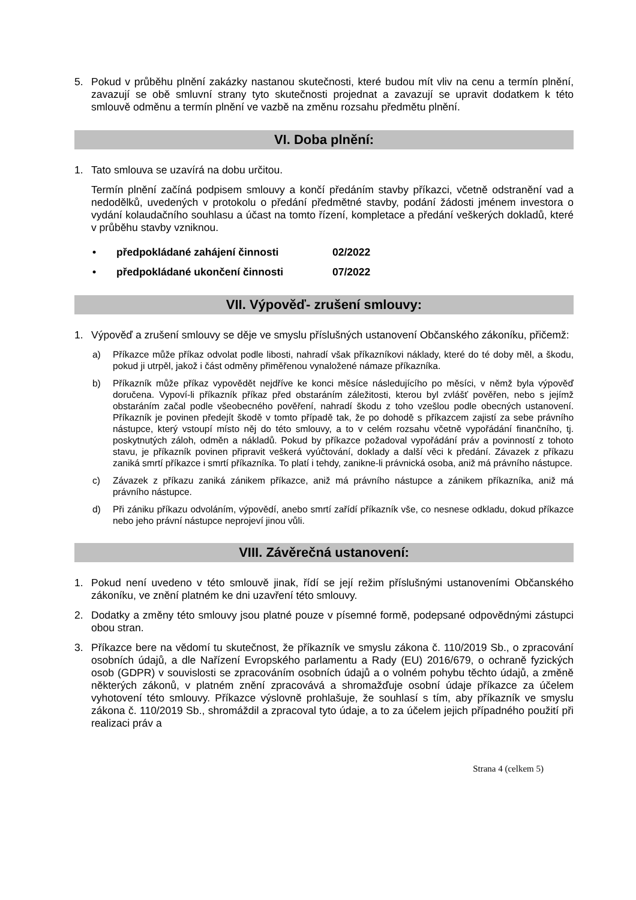5. Pokud v průběhu plnění zakázky nastanou skutečnosti, které budou mít vliv na cenu a termín plnění, zavazují se obě smluvní strany tyto skutečnosti projednat a zavazují se upravit dodatkem k této smlouvě odměnu a termín plnění ve vazbě na změnu rozsahu předmětu plnění.
VI. Doba plnění:
1. Tato smlouva se uzavírá na dobu určitou.
Termín plnění začíná podpisem smlouvy a končí předáním stavby příkazci, včetně odstranění vad a nedodělků, uvedených v protokolu o předání předmětné stavby, podání žádosti jménem investora o vydání kolaudačního souhlasu a účast na tomto řízení, kompletace a předání veškerých dokladů, které v průběhu stavby vzniknou.
• předpokládané zahájení činnosti 02/2022
• předpokládané ukončení činnosti 07/2022
VII. Výpověď- zrušení smlouvy:
1. Výpověď a zrušení smlouvy se děje ve smyslu příslušných ustanovení Občanského zákoníku, přičemž:
a) Příkazce může příkaz odvolat podle libosti, nahradí však příkazníkovi náklady, které do té doby měl, a škodu, pokud ji utrpěl, jakož i část odměny přiměřenou vynaložené námaze příkazníka.
b) Příkazník může příkaz vypovědět nejdříve ke konci měsíce následujícího po měsíci, v němž byla výpověď doručena. Vypoví-li příkazník příkaz před obstaráním záležitosti, kterou byl zvlášť pověřen, nebo s jejímž obstaráním začal podle všeobecného pověření, nahradí škodu z toho vzešlou podle obecných ustanovení. Příkazník je povinen předejít škodě v tomto případě tak, že po dohodě s příkazcem zajistí za sebe právního nástupce, který vstoupí místo něj do této smlouvy, a to v celém rozsahu včetně vypořádání finančního, tj. poskytnutých záloh, odměn a nákladů. Pokud by příkazce požadoval vypořádání práv a povinností z tohoto stavu, je příkazník povinen připravit veškerá vyúčtování, doklady a další věci k předání. Závazek z příkazu zaniká smrtí příkazce i smrtí příkazníka. To platí i tehdy, zanikne-li právnická osoba, aniž má právního nástupce.
c) Závazek z příkazu zaniká zánikem příkazce, aniž má právního nástupce a zánikem příkazníka, aniž má právního nástupce.
d) Při zániku příkazu odvoláním, výpovědí, anebo smrtí zařídí příkazník vše, co nesnese odkladu, dokud příkazce nebo jeho právní nástupce neprojeví jinou vůli.
VIII. Závěrečná ustanovení:
1. Pokud není uvedeno v této smlouvě jinak, řídí se její režim příslušnými ustanoveními Občanského zákoníku, ve znění platném ke dni uzavření této smlouvy.
2. Dodatky a změny této smlouvy jsou platné pouze v písemné formě, podepsané odpovědnými zástupci obou stran.
3. Příkazce bere na vědomí tu skutečnost, že příkazník ve smyslu zákona č. 110/2019 Sb., o zpracování osobních údajů, a dle Nařízení Evropského parlamentu a Rady (EU) 2016/679, o ochraně fyzických osob (GDPR) v souvislosti se zpracováním osobních údajů a o volném pohybu těchto údajů, a změně některých zákonů, v platném znění zpracovává a shromažďuje osobní údaje příkazce za účelem vyhotovení této smlouvy. Příkazce výslovně prohlašuje, že souhlasí s tím, aby příkazník ve smyslu zákona č. 110/2019 Sb., shromáždil a zpracoval tyto údaje, a to za účelem jejich případného použití při realizaci práv a
Strana 4 (celkem 5)